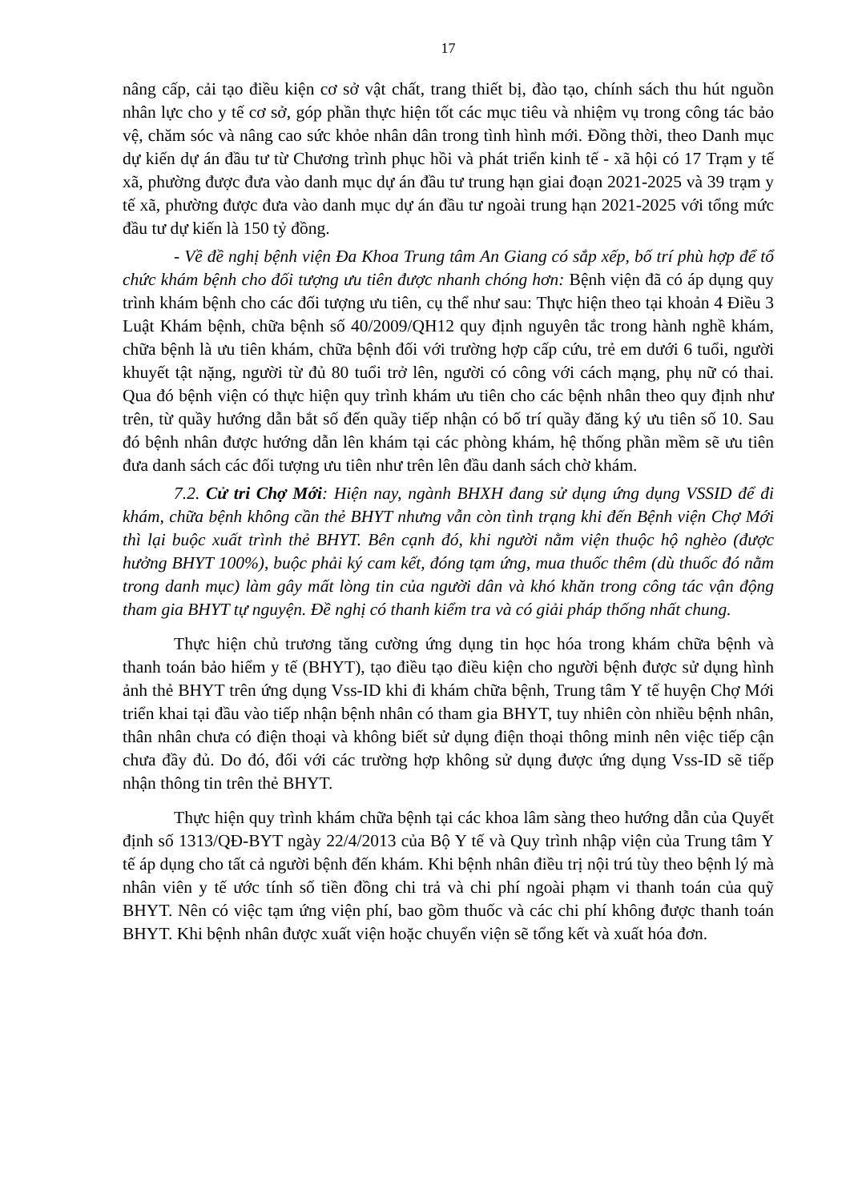17
nâng cấp, cải tạo điều kiện cơ sở vật chất, trang thiết bị, đào tạo, chính sách thu hút nguồn nhân lực cho y tế cơ sở, góp phần thực hiện tốt các mục tiêu và nhiệm vụ trong công tác bảo vệ, chăm sóc và nâng cao sức khỏe nhân dân trong tình hình mới. Đồng thời, theo Danh mục dự kiến dự án đầu tư từ Chương trình phục hồi và phát triển kinh tế - xã hội có 17 Trạm y tế xã, phường được đưa vào danh mục dự án đầu tư trung hạn giai đoạn 2021-2025 và 39 trạm y tế xã, phường được đưa vào danh mục dự án đầu tư ngoài trung hạn 2021-2025 với tổng mức đầu tư dự kiến là 150 tỷ đồng.
- Về đề nghị bệnh viện Đa Khoa Trung tâm An Giang có sắp xếp, bố trí phù hợp để tổ chức khám bệnh cho đối tượng ưu tiên được nhanh chóng hơn: Bệnh viện đã có áp dụng quy trình khám bệnh cho các đối tượng ưu tiên, cụ thể như sau: Thực hiện theo tại khoản 4 Điều 3 Luật Khám bệnh, chữa bệnh số 40/2009/QH12 quy định nguyên tắc trong hành nghề khám, chữa bệnh là ưu tiên khám, chữa bệnh đối với trường hợp cấp cứu, trẻ em dưới 6 tuổi, người khuyết tật nặng, người từ đủ 80 tuổi trở lên, người có công với cách mạng, phụ nữ có thai. Qua đó bệnh viện có thực hiện quy trình khám ưu tiên cho các bệnh nhân theo quy định như trên, từ quầy hướng dẫn bắt số đến quầy tiếp nhận có bố trí quầy đăng ký ưu tiên số 10. Sau đó bệnh nhân được hướng dẫn lên khám tại các phòng khám, hệ thống phần mềm sẽ ưu tiên đưa danh sách các đối tượng ưu tiên như trên lên đầu danh sách chờ khám.
7.2. Cử tri Chợ Mới: Hiện nay, ngành BHXH đang sử dụng ứng dụng VSSID để đi khám, chữa bệnh không cần thẻ BHYT nhưng vẫn còn tình trạng khi đến Bệnh viện Chợ Mới thì lại buộc xuất trình thẻ BHYT. Bên cạnh đó, khi người nằm viện thuộc hộ nghèo (được hưởng BHYT 100%), buộc phải ký cam kết, đóng tạm ứng, mua thuốc thêm (dù thuốc đó nằm trong danh mục) làm gây mất lòng tin của người dân và khó khăn trong công tác vận động tham gia BHYT tự nguyện. Đề nghị có thanh kiểm tra và có giải pháp thống nhất chung.
Thực hiện chủ trương tăng cường ứng dụng tin học hóa trong khám chữa bệnh và thanh toán bảo hiểm y tế (BHYT), tạo điều tạo điều kiện cho người bệnh được sử dụng hình ảnh thẻ BHYT trên ứng dụng Vss-ID khi đi khám chữa bệnh, Trung tâm Y tế huyện Chợ Mới triển khai tại đầu vào tiếp nhận bệnh nhân có tham gia BHYT, tuy nhiên còn nhiều bệnh nhân, thân nhân chưa có điện thoại và không biết sử dụng điện thoại thông minh nên việc tiếp cận chưa đầy đủ. Do đó, đối với các trường hợp không sử dụng được ứng dụng Vss-ID sẽ tiếp nhận thông tin trên thẻ BHYT.
Thực hiện quy trình khám chữa bệnh tại các khoa lâm sàng theo hướng dẫn của Quyết định số 1313/QĐ-BYT ngày 22/4/2013 của Bộ Y tế và Quy trình nhập viện của Trung tâm Y tế áp dụng cho tất cả người bệnh đến khám. Khi bệnh nhân điều trị nội trú tùy theo bệnh lý mà nhân viên y tế ước tính số tiền đồng chi trả và chi phí ngoài phạm vi thanh toán của quỹ BHYT. Nên có việc tạm ứng viện phí, bao gồm thuốc và các chi phí không được thanh toán BHYT. Khi bệnh nhân được xuất viện hoặc chuyển viện sẽ tổng kết và xuất hóa đơn.